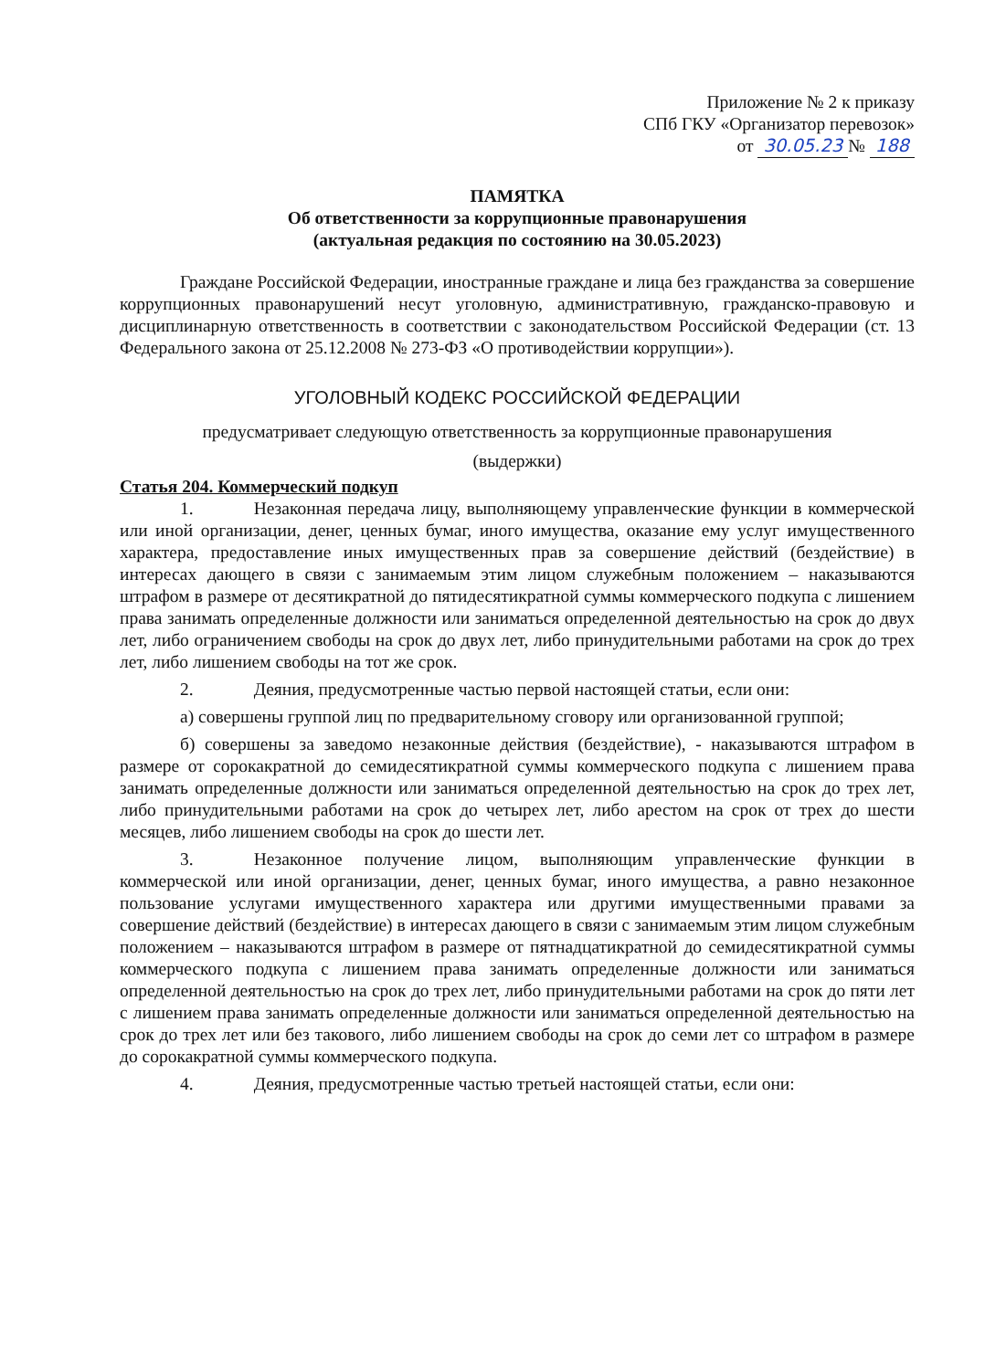Приложение № 2 к приказу
СПб ГКУ «Организатор перевозок»
от 30.05.23 № 188
ПАМЯТКА
Об ответственности за коррупционные правонарушения
(актуальная редакция по состоянию на 30.05.2023)
Граждане Российской Федерации, иностранные граждане и лица без гражданства за совершение коррупционных правонарушений несут уголовную, административную, гражданско-правовую и дисциплинарную ответственность в соответствии с законодательством Российской Федерации (ст. 13 Федерального закона от 25.12.2008 № 273-ФЗ «О противодействии коррупции»).
УГОЛОВНЫЙ КОДЕКС РОССИЙСКОЙ ФЕДЕРАЦИИ
предусматривает следующую ответственность за коррупционные правонарушения
(выдержки)
Статья 204. Коммерческий подкуп
1. Незаконная передача лицу, выполняющему управленческие функции в коммерческой или иной организации, денег, ценных бумаг, иного имущества, оказание ему услуг имущественного характера, предоставление иных имущественных прав за совершение действий (бездействие) в интересах дающего в связи с занимаемым этим лицом служебным положением – наказываются штрафом в размере от десятикратной до пятидесятикратной суммы коммерческого подкупа с лишением права занимать определенные должности или заниматься определенной деятельностью на срок до двух лет, либо ограничением свободы на срок до двух лет, либо принудительными работами на срок до трех лет, либо лишением свободы на тот же срок.
2. Деяния, предусмотренные частью первой настоящей статьи, если они:
а) совершены группой лиц по предварительному сговору или организованной группой;
б) совершены за заведомо незаконные действия (бездействие), - наказываются штрафом в размере от сорокакратной до семидесятикратной суммы коммерческого подкупа с лишением права занимать определенные должности или заниматься определенной деятельностью на срок до трех лет, либо принудительными работами на срок до четырех лет, либо арестом на срок от трех до шести месяцев, либо лишением свободы на срок до шести лет.
3. Незаконное получение лицом, выполняющим управленческие функции в коммерческой или иной организации, денег, ценных бумаг, иного имущества, а равно незаконное пользование услугами имущественного характера или другими имущественными правами за совершение действий (бездействие) в интересах дающего в связи с занимаемым этим лицом служебным положением – наказываются штрафом в размере от пятнадцатикратной до семидесятикратной суммы коммерческого подкупа с лишением права занимать определенные должности или заниматься определенной деятельностью на срок до трех лет, либо принудительными работами на срок до пяти лет с лишением права занимать определенные должности или заниматься определенной деятельностью на срок до трех лет или без такового, либо лишением свободы на срок до семи лет со штрафом в размере до сорокакратной суммы коммерческого подкупа.
4. Деяния, предусмотренные частью третьей настоящей статьи, если они: